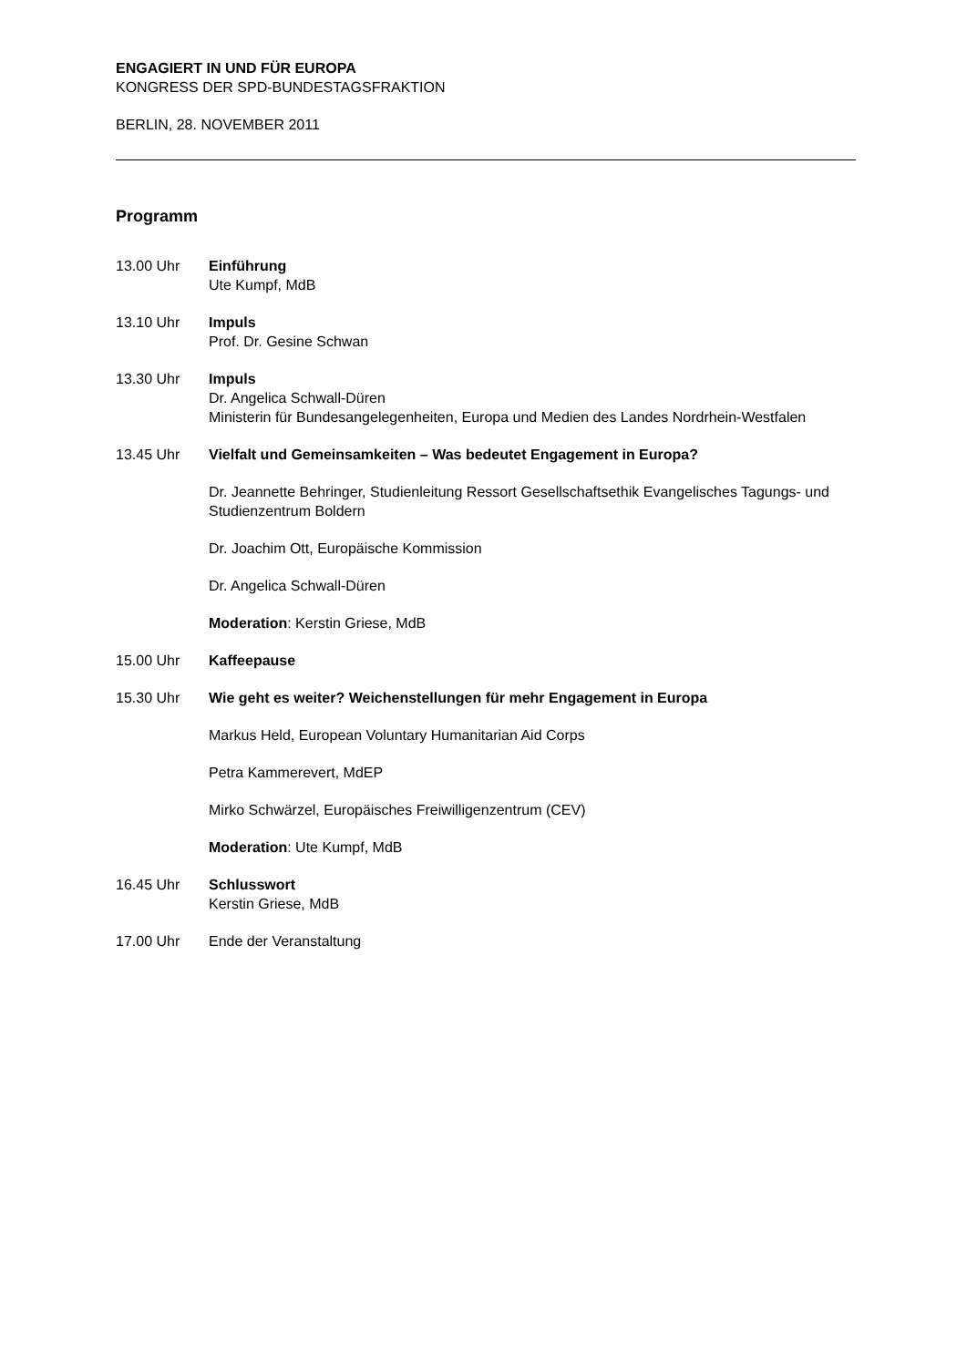ENGAGIERT IN UND FÜR EUROPA
KONGRESS DER SPD-BUNDESTAGSFRAKTION
BERLIN, 28. NOVEMBER 2011
Programm
13.00 Uhr Einführung
Ute Kumpf, MdB
13.10 Uhr Impuls
Prof. Dr. Gesine Schwan
13.30 Uhr Impuls
Dr. Angelica Schwall-Düren
Ministerin für Bundesangelegenheiten, Europa und Medien des Landes Nordrhein-Westfalen
13.45 Uhr Vielfalt und Gemeinsamkeiten – Was bedeutet Engagement in Europa?
Dr. Jeannette Behringer, Studienleitung Ressort Gesellschaftsethik Evangelisches Tagungs- und Studienzentrum Boldern
Dr. Joachim Ott, Europäische Kommission
Dr. Angelica Schwall-Düren
Moderation: Kerstin Griese, MdB
15.00 Uhr Kaffeepause
15.30 Uhr Wie geht es weiter? Weichenstellungen für mehr Engagement in Europa
Markus Held, European Voluntary Humanitarian Aid Corps
Petra Kammerevert, MdEP
Mirko Schwärzel, Europäisches Freiwilligenzentrum (CEV)
Moderation: Ute Kumpf, MdB
16.45 Uhr Schlusswort
Kerstin Griese, MdB
17.00 Uhr Ende der Veranstaltung